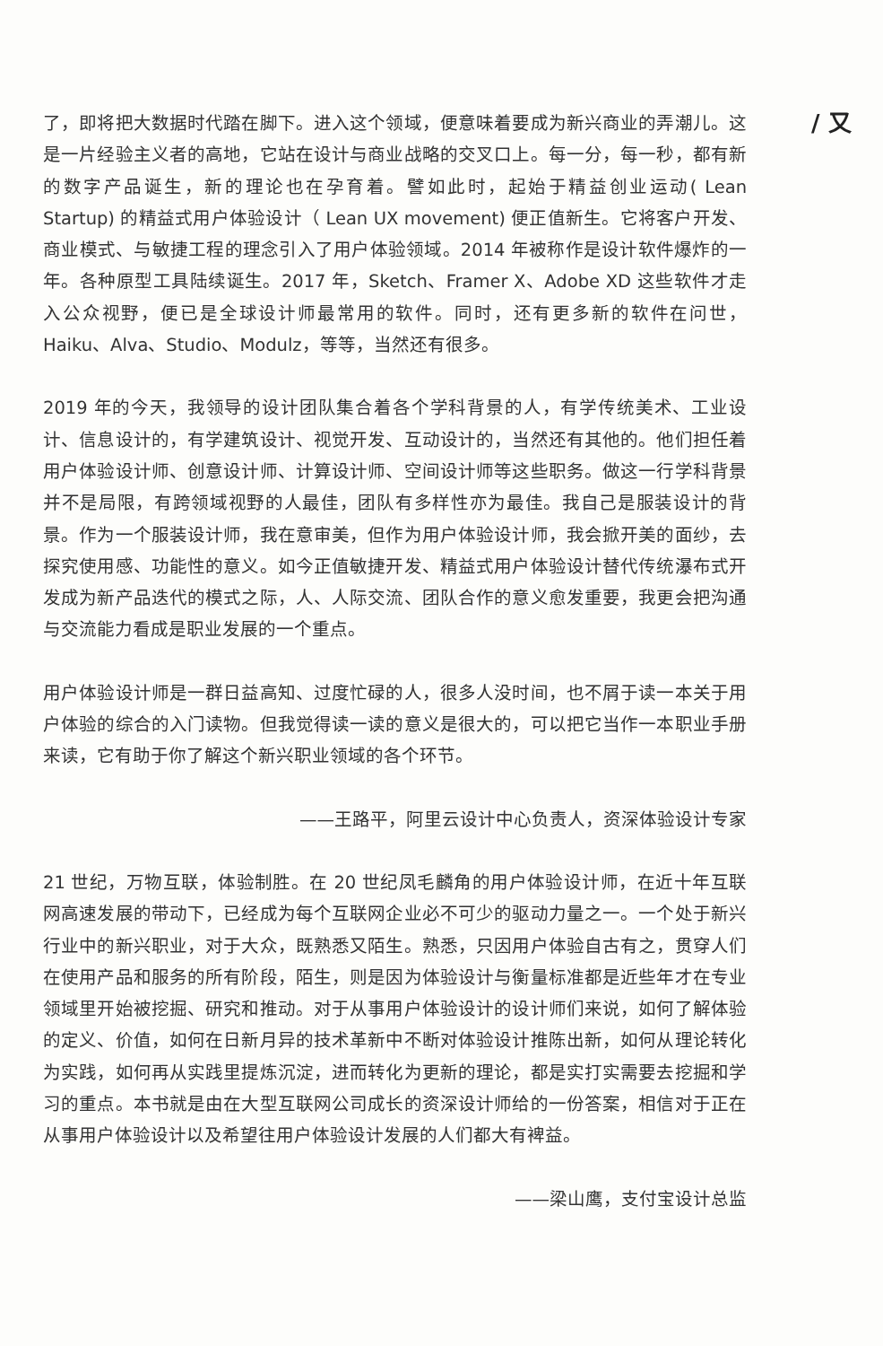/ 又
了，即将把大数据时代踏在脚下。进入这个领域，便意味着要成为新兴商业的弄潮儿。这是一片经验主义者的高地，它站在设计与商业战略的交叉口上。每一分，每一秒，都有新的数字产品诞生，新的理论也在孕育着。譬如此时，起始于精益创业运动( Lean Startup) 的精益式用户体验设计（ Lean UX movement) 便正值新生。它将客户开发、商业模式、与敏捷工程的理念引入了用户体验领域。2014 年被称作是设计软件爆炸的一年。各种原型工具陆续诞生。2017 年，Sketch、Framer X、Adobe XD 这些软件才走入公众视野，便已是全球设计师最常用的软件。同时，还有更多新的软件在问世，Haiku、Alva、Studio、Modulz，等等，当然还有很多。
2019 年的今天，我领导的设计团队集合着各个学科背景的人，有学传统美术、工业设计、信息设计的，有学建筑设计、视觉开发、互动设计的，当然还有其他的。他们担任着用户体验设计师、创意设计师、计算设计师、空间设计师等这些职务。做这一行学科背景并不是局限，有跨领域视野的人最佳，团队有多样性亦为最佳。我自己是服装设计的背景。作为一个服装设计师，我在意审美，但作为用户体验设计师，我会掀开美的面纱，去探究使用感、功能性的意义。如今正值敏捷开发、精益式用户体验设计替代传统瀑布式开发成为新产品迭代的模式之际，人、人际交流、团队合作的意义愈发重要，我更会把沟通与交流能力看成是职业发展的一个重点。
用户体验设计师是一群日益高知、过度忙碌的人，很多人没时间，也不屑于读一本关于用户体验的综合的入门读物。但我觉得读一读的意义是很大的，可以把它当作一本职业手册来读，它有助于你了解这个新兴职业领域的各个环节。
——王路平，阿里云设计中心负责人，资深体验设计专家
21 世纪，万物互联，体验制胜。在 20 世纪凤毛麟角的用户体验设计师，在近十年互联网高速发展的带动下，已经成为每个互联网企业必不可少的驱动力量之一。一个处于新兴行业中的新兴职业，对于大众，既熟悉又陌生。熟悉，只因用户体验自古有之，贯穿人们在使用产品和服务的所有阶段，陌生，则是因为体验设计与衡量标准都是近些年才在专业领域里开始被挖掘、研究和推动。对于从事用户体验设计的设计师们来说，如何了解体验的定义、价值，如何在日新月异的技术革新中不断对体验设计推陈出新，如何从理论转化为实践，如何再从实践里提炼沉淀，进而转化为更新的理论，都是实打实需要去挖掘和学习的重点。本书就是由在大型互联网公司成长的资深设计师给的一份答案，相信对于正在从事用户体验设计以及希望往用户体验设计发展的人们都大有裨益。
——梁山鹰，支付宝设计总监